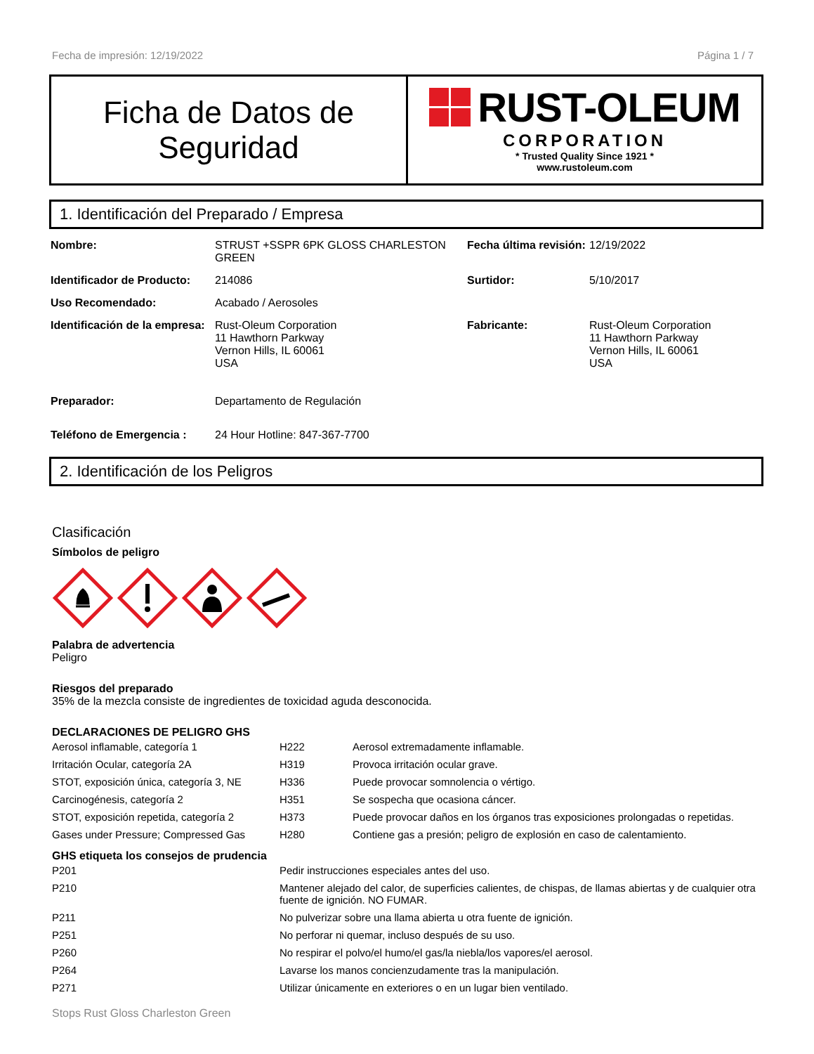Fecha de impresión: 12/19/2022 Página 1 / 7
Ficha de Datos de
Seguridad
RUST-OLEUM
CORPORATION
* Trusted Quality Since 1921 *
www.rustoleum.com
1. Identificación del Preparado / Empresa
| Nombre: | STRUST +SSPR 6PK GLOSS CHARLESTON GREEN | Fecha última revisión: | 12/19/2022 |
| Identificador de Producto: | 214086 | Surtidor: | 5/10/2017 |
| Uso Recomendado: | Acabado / Aerosoles | | |
| Identificación de la empresa: | Rust-Oleum Corporation 11 Hawthorn Parkway Vernon Hills, IL 60061 USA | Fabricante: | Rust-Oleum Corporation 11 Hawthorn Parkway Vernon Hills, IL 60061 USA |
| Preparador: | Departamento de Regulación | | |
| Teléfono de Emergencia : | 24 Hour Hotline: 847-367-7700 | | |
2. Identificación de los Peligros
Clasificación
Símbolos de peligro
Palabra de advertencia
Peligro
Riesgos del preparado
35% de la mezcla consiste de ingredientes de toxicidad aguda desconocida.
DECLARACIONES DE PELIGRO GHS
| Aerosol inflamable, categoría 1 | H222 | Aerosol extremadamente inflamable. |
| Irritación Ocular, categoría 2A | H319 | Provoca irritación ocular grave. |
| STOT, exposición única, categoría 3, NE | H336 | Puede provocar somnolencia o vértigo. |
| Carcinogénesis, categoría 2 | H351 | Se sospecha que ocasiona cáncer. |
| STOT, exposición repetida, categoría 2 | H373 | Puede provocar daños en los órganos tras exposiciones prolongadas o repetidas. |
| Gases under Pressure; Compressed Gas | H280 | Contiene gas a presión; peligro de explosión en caso de calentamiento. |
GHS etiqueta los consejos de prudencia
| P201 | Pedir instrucciones especiales antes del uso. |
| P210 | Mantener alejado del calor, de superficies calientes, de chispas, de llamas abiertas y de cualquier otra fuente de ignición. NO FUMAR. |
| P211 | No pulverizar sobre una llama abierta u otra fuente de ignición. |
| P251 | No perforar ni quemar, incluso después de su uso. |
| P260 | No respirar el polvo/el humo/el gas/la niebla/los vapores/el aerosol. |
| P264 | Lavarse los manos concienzudamente tras la manipulación. |
| P271 | Utilizar únicamente en exteriores o en un lugar bien ventilado. |
Stops Rust Gloss Charleston Green